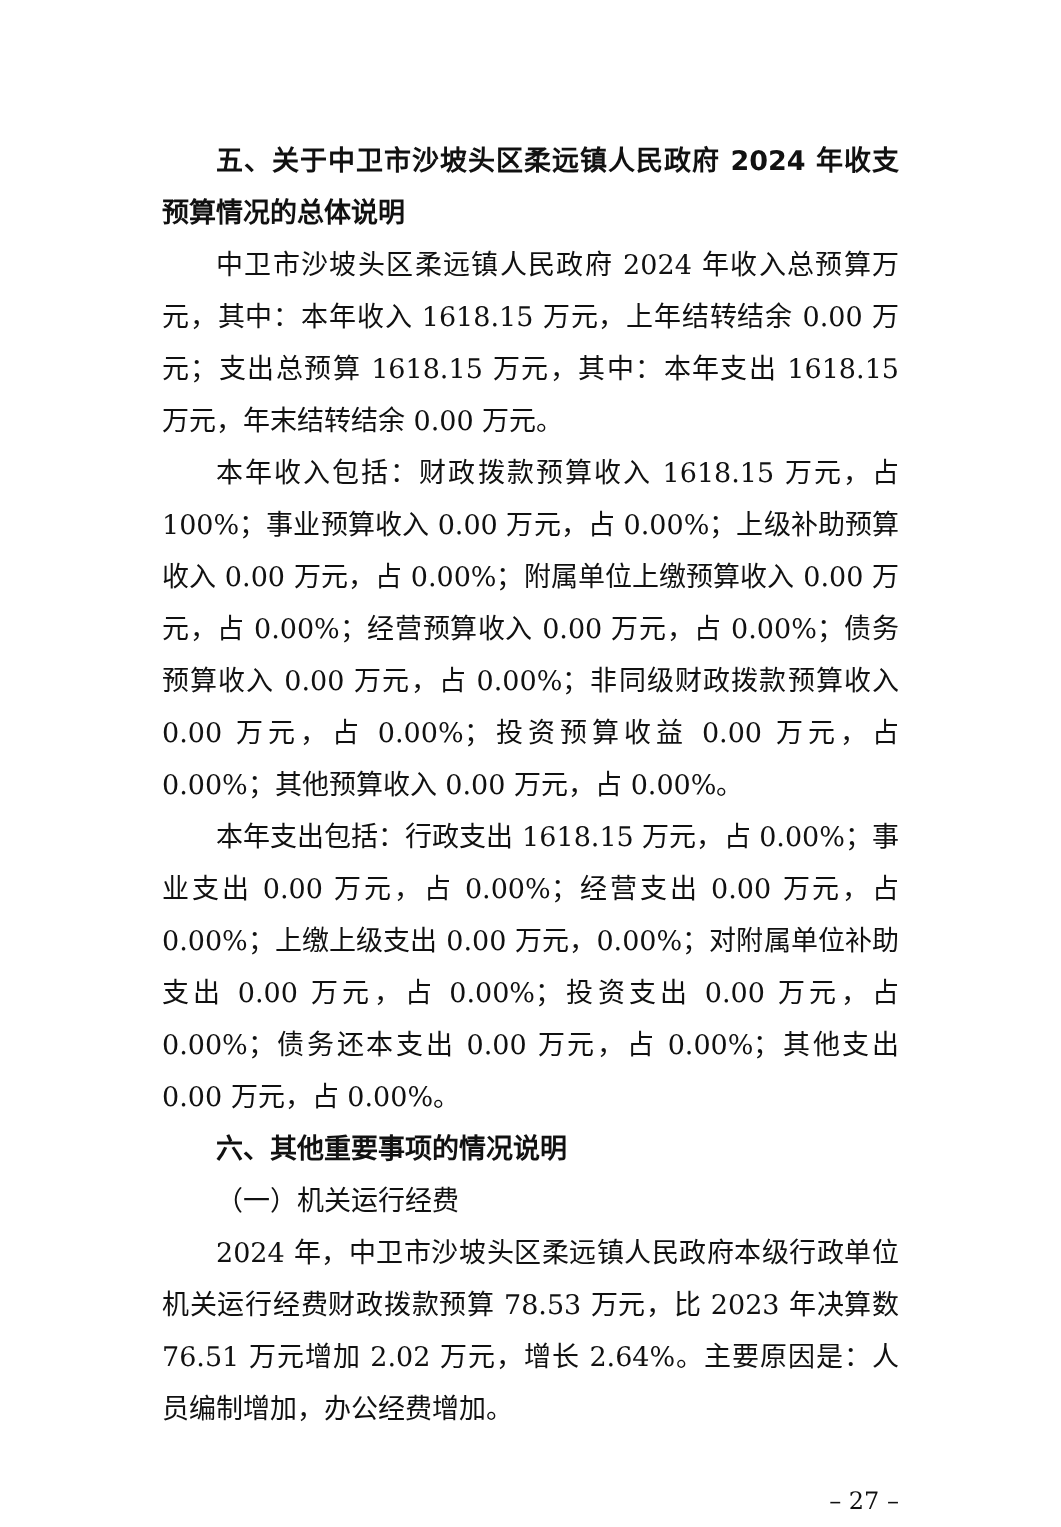五、关于中卫市沙坡头区柔远镇人民政府 2024 年收支预算情况的总体说明
中卫市沙坡头区柔远镇人民政府 2024 年收入总预算万元，其中：本年收入 1618.15 万元，上年结转结余 0.00 万元；支出总预算 1618.15 万元，其中：本年支出 1618.15 万元，年末结转结余 0.00 万元。
本年收入包括：财政拨款预算收入 1618.15 万元，占 100%；事业预算收入 0.00 万元，占 0.00%；上级补助预算收入 0.00 万元，占 0.00%；附属单位上缴预算收入 0.00 万元，占 0.00%；经营预算收入 0.00 万元，占 0.00%；债务预算收入 0.00 万元，占 0.00%；非同级财政拨款预算收入 0.00 万元，占 0.00%；投资预算收益 0.00 万元，占 0.00%；其他预算收入 0.00 万元，占 0.00%。
本年支出包括：行政支出 1618.15 万元，占 0.00%；事业支出 0.00 万元，占 0.00%；经营支出 0.00 万元，占 0.00%；上缴上级支出 0.00 万元，0.00%；对附属单位补助支出 0.00 万元，占 0.00%；投资支出 0.00 万元，占 0.00%；债务还本支出 0.00 万元，占 0.00%；其他支出 0.00 万元，占 0.00%。
六、其他重要事项的情况说明
（一）机关运行经费
2024 年，中卫市沙坡头区柔远镇人民政府本级行政单位机关运行经费财政拨款预算 78.53 万元，比 2023 年决算数 76.51 万元增加 2.02 万元，增长 2.64%。主要原因是：人员编制增加，办公经费增加。
– 27 –